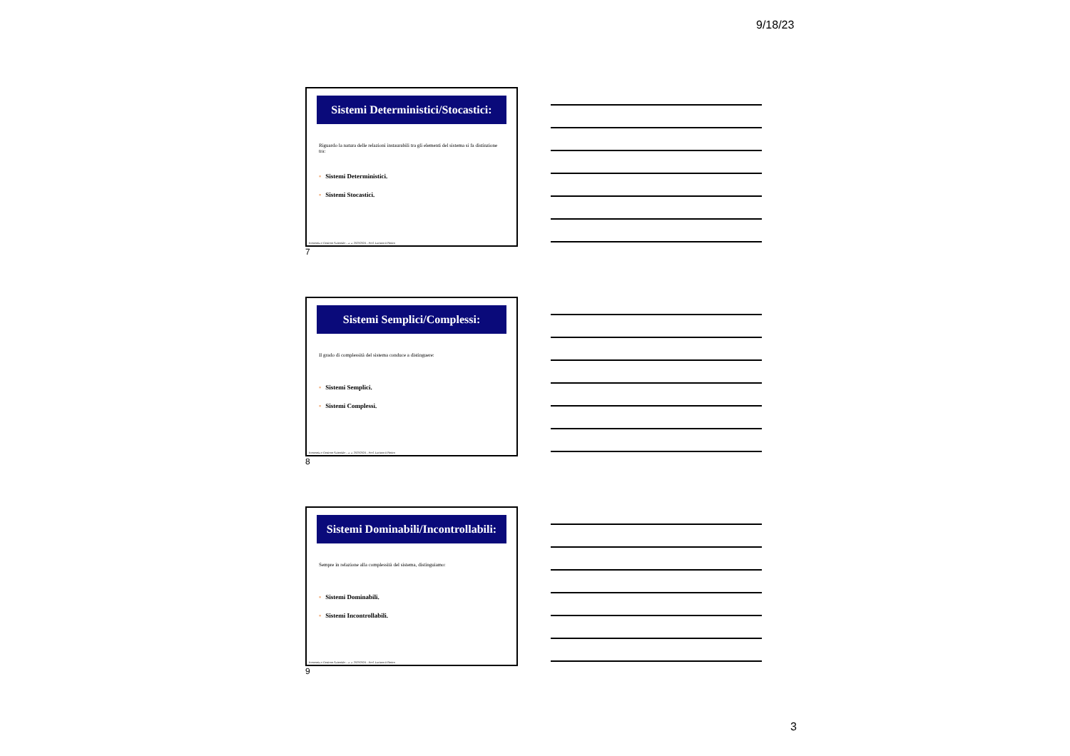9/18/23
Sistemi Deterministici/Stocastici:
Riguardo la natura delle relazioni instaurabili tra gli elementi del sistema si fa distinzione tra:
▪ Sistemi Deterministici.
▪ Sistemi Stocastici.
Economia e Gestione Aziendale – a. a. 2023/2024 – Prof. Luciano D'Amico
7
Sistemi Semplici/Complessi:
Il grado di complessità del sistema conduce a distinguere:
▪ Sistemi Semplici.
▪ Sistemi Complessi.
Economia e Gestione Aziendale – a. a. 2023/2024 – Prof. Luciano D'Amico
8
Sistemi Dominabili/Incontrollabili:
Sempre in relazione alla complessità del sistema, distinguiamo:
▪ Sistemi Dominabili.
▪ Sistemi Incontrollabili.
Economia e Gestione Aziendale – a. a. 2023/2024 – Prof. Luciano D'Amico
9
3